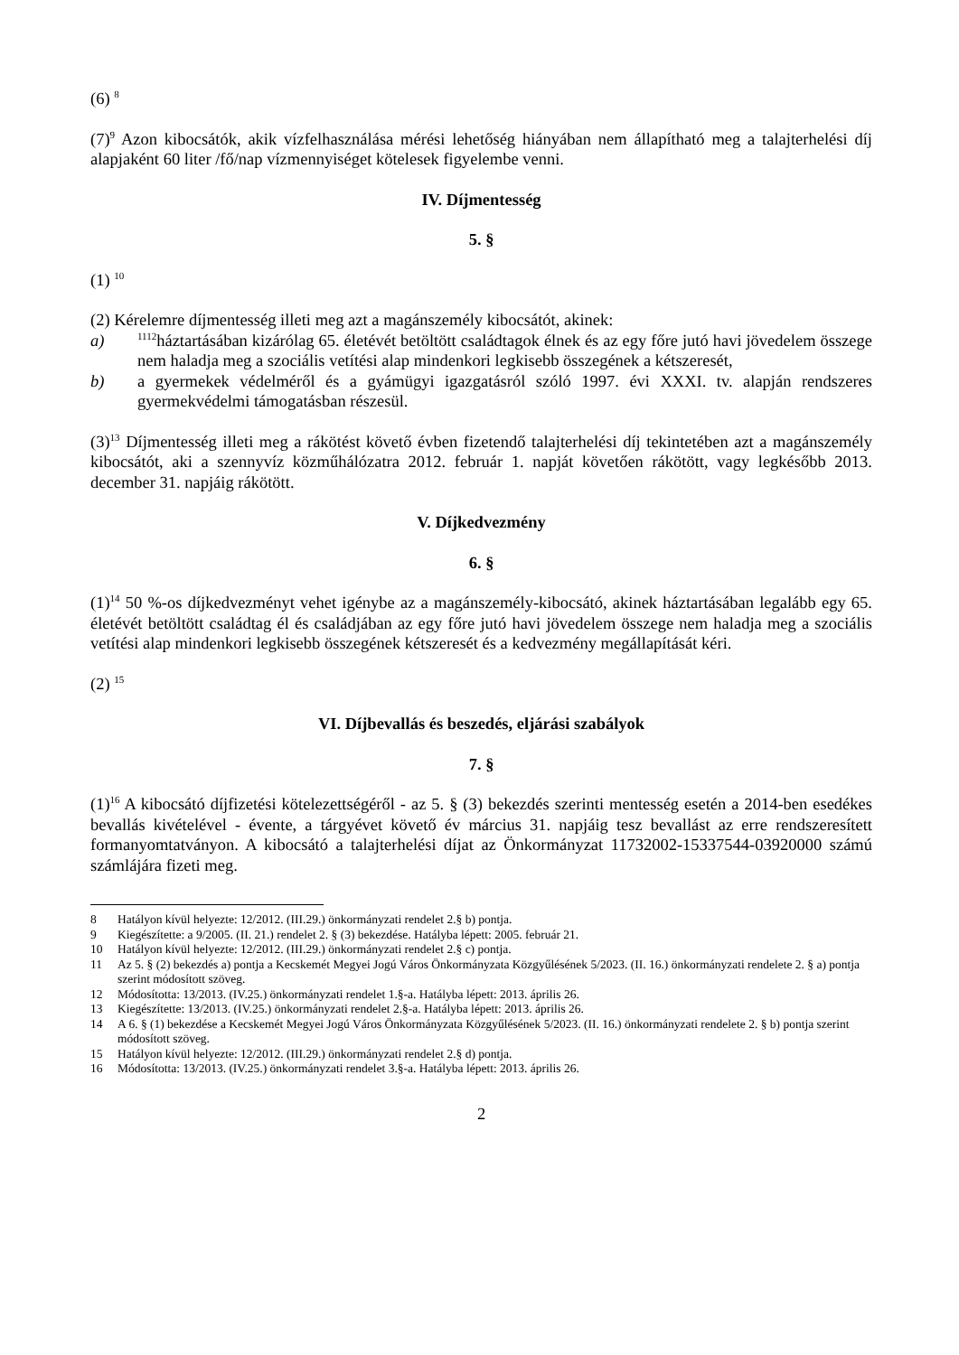(6) <sup>8</sup>
(7)<sup>9</sup> Azon kibocsátók, akik vízfelhasználása mérési lehetőség hiányában nem állapítható meg a talajterhelési díj alapjaként 60 liter /fő/nap vízmennyiséget kötelesek figyelembe venni.
IV. Díjmentesség
5. §
(1) <sup>10</sup>
(2) Kérelemre díjmentesség illeti meg azt a magánszemély kibocsátót, akinek:
a) <sup>1112</sup>háztartásában kizárólag 65. életévét betöltött családtagok élnek és az egy főre jutó havi jövedelem összege nem haladja meg a szociális vetítési alap mindenkori legkisebb összegének a kétszeresét,
b) a gyermekek védelméről és a gyámügyi igazgatásról szóló 1997. évi XXXI. tv. alapján rendszeres gyermekvédelmi támogatásban részesül.
(3)<sup>13</sup> Díjmentesség illeti meg a rákötést követő évben fizetendő talajterhelési díj tekintetében azt a magánszemély kibocsátót, aki a szennyvíz közműhálózatra 2012. február 1. napját követően rákötött, vagy legkésőbb 2013. december 31. napjáig rákötött.
V. Díjkedvezmény
6. §
(1)<sup>14</sup> 50 %-os díjkedvezményt vehet igénybe az a magánszemély-kibocsátó, akinek háztartásában legalább egy 65. életévét betöltött családtag él és családjában az egy főre jutó havi jövedelem összege nem haladja meg a szociális vetítési alap mindenkori legkisebb összegének kétszeresét és a kedvezmény megállapítását kéri.
(2) <sup>15</sup>
VI. Díjbevallás és beszedés, eljárási szabályok
7. §
(1)<sup>16</sup> A kibocsátó díjfizetési kötelezettségéről - az 5. § (3) bekezdés szerinti mentesség esetén a 2014-ben esedékes bevallás kivételével - évente, a tárgyévet követő év március 31. napjáig tesz bevallást az erre rendszeresített formanyomtatványon. A kibocsátó a talajterhelési díjat az Önkormányzat 11732002-15337544-03920000 számú számlájára fizeti meg.
8 Hatályon kívül helyezte: 12/2012. (III.29.) önkormányzati rendelet 2.§ b) pontja.
9 Kiegészítette: a 9/2005. (II. 21.) rendelet 2. § (3) bekezdése. Hatályba lépett: 2005. február 21.
10 Hatályon kívül helyezte: 12/2012. (III.29.) önkormányzati rendelet 2.§ c) pontja.
11 Az 5. § (2) bekezdés a) pontja a Kecskemét Megyei Jogú Város Önkormányzata Közgyűlésének 5/2023. (II. 16.) önkormányzati rendelete 2. § a) pontja szerint módosított szöveg.
12 Módosította: 13/2013. (IV.25.) önkormányzati rendelet 1.§-a. Hatályba lépett: 2013. április 26.
13 Kiegészítette: 13/2013. (IV.25.) önkormányzati rendelet 2.§-a. Hatályba lépett: 2013. április 26.
14 A 6. § (1) bekezdése a Kecskemét Megyei Jogú Város Önkormányzata Közgyűlésének 5/2023. (II. 16.) önkormányzati rendelete 2. § b) pontja szerint módosított szöveg.
15 Hatályon kívül helyezte: 12/2012. (III.29.) önkormányzati rendelet 2.§ d) pontja.
16 Módosította: 13/2013. (IV.25.) önkormányzati rendelet 3.§-a. Hatályba lépett: 2013. április 26.
2